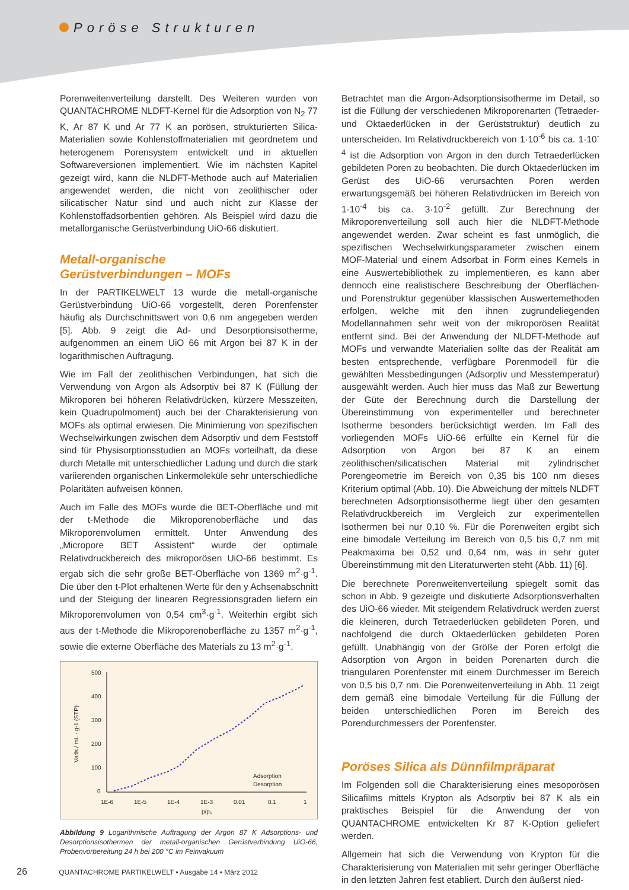Poröse Strukturen
Porenweitenverteilung darstellt. Des Weiteren wurden von QUANTACHROME NLDFT-Kernel für die Adsorption von N<sub>2</sub> 77 K, Ar 87 K und Ar 77 K an porösen, strukturierten Silica-Materialien sowie Kohlenstoffmaterialien mit geordnetem und heterogenem Porensystem entwickelt und in aktuellen Softwareversionen implementiert. Wie im nächsten Kapitel gezeigt wird, kann die NLDFT-Methode auch auf Materialien angewendet werden, die nicht von zeolithischer oder silicatischer Natur sind und auch nicht zur Klasse der Kohlenstoffadsorbentien gehören. Als Beispiel wird dazu die metallorganische Gerüstverbindung UiO-66 diskutiert.
Metall-organische
Gerüstverbindungen – MOFs
In der PARTIKELWELT 13 wurde die metall-organische Gerüstverbindung UiO-66 vorgestellt, deren Porenfenster häufig als Durchschnittswert von 0,6 nm angegeben werden [5]. Abb. 9 zeigt die Ad- und Desorptionsisotherme, aufgenommen an einem UiO 66 mit Argon bei 87 K in der logarithmischen Auftragung.
Wie im Fall der zeolithischen Verbindungen, hat sich die Verwendung von Argon als Adsorptiv bei 87 K (Füllung der Mikroporen bei höheren Relativdrücken, kürzere Messzeiten, kein Quadrupolmoment) auch bei der Charakterisierung von MOFs als optimal erwiesen. Die Minimierung von spezifischen Wechselwirkungen zwischen dem Adsorptiv und dem Feststoff sind für Physisorptionsstudien an MOFs vorteilhaft, da diese durch Metalle mit unterschiedlicher Ladung und durch die stark variierenden organischen Linkermoleküle sehr unterschiedliche Polaritäten aufweisen können.
Auch im Falle des MOFs wurde die BET-Oberfläche und mit der t-Methode die Mikroporenoberfläche und das Mikroporenvolumen ermittelt. Unter Anwendung des „Micropore BET Assistent“ wurde der optimale Relativdruckbereich des mikroporösen UiO-66 bestimmt. Es ergab sich die sehr große BET-Oberfläche von 1369 m<sup>2</sup>·g<sup>-1</sup>. Die über den t-Plot erhaltenen Werte für den y Achsenabschnitt und der Steigung der linearen Regressionsgraden liefern ein Mikroporenvolumen von 0,54 cm<sup>3</sup>·g<sup>-1</sup>. Weiterhin ergibt sich aus der t-Methode die Mikroporenoberfläche zu 1357 m<sup>2</sup>·g<sup>-1</sup>, sowie die externe Oberfläche des Materials zu 13 m<sup>2</sup>·g<sup>-1</sup>.
500
400
300
200
100
0
1E-6
1E-5
1E-4
1E-3
0.01
0.1
1
p/p₀
Vads / mL · g-1 (STP)
Adsorption
Desorption
Abbildung 9 Logarithmische Auftragung der Argon 87 K Adsorptions- und Desorptionsisothermen der metall-organischen Gerüstverbindung UiO-66, Probenvorbereitung 24 h bei 200 °C im Feinvakuum
Betrachtet man die Argon-Adsorptionsisotherme im Detail, so ist die Füllung der verschiedenen Mikroporenarten (Tetraeder- und Oktaederlücken in der Gerüststruktur) deutlich zu unterscheiden. Im Relativdruckbereich von 1·10<sup>-6</sup> bis ca. 1·10<sup>-4</sup> ist die Adsorption von Argon in den durch Tetraederlücken gebildeten Poren zu beobachten. Die durch Oktaederlücken im Gerüst des UiO-66 verursachten Poren werden erwartungsgemäß bei höheren Relativdrücken im Bereich von 1·10<sup>-4</sup> bis ca. 3·10<sup>-2</sup> gefüllt. Zur Berechnung der Mikroporenverteilung soll auch hier die NLDFT-Methode angewendet werden. Zwar scheint es fast unmöglich, die spezifischen Wechselwirkungsparameter zwischen einem MOF-Material und einem Adsorbat in Form eines Kernels in eine Auswertebibliothek zu implementieren, es kann aber dennoch eine realistischere Beschreibung der Oberflächen- und Porenstruktur gegenüber klassischen Auswertemethoden erfolgen, welche mit den ihnen zugrundeliegenden Modellannahmen sehr weit von der mikroporösen Realität entfernt sind. Bei der Anwendung der NLDFT-Methode auf MOFs und verwandte Materialien sollte das der Realität am besten entsprechende, verfügbare Porenmodell für die gewählten Messbedingungen (Adsorptiv und Messtemperatur) ausgewählt werden. Auch hier muss das Maß zur Bewertung der Güte der Berechnung durch die Darstellung der Übereinstimmung von experimenteller und berechneter Isotherme besonders berücksichtigt werden. Im Fall des vorliegenden MOFs UiO-66 erfüllte ein Kernel für die Adsorption von Argon bei 87 K an einem zeolithischen/silicatischen Material mit zylindrischer Porengeometrie im Bereich von 0,35 bis 100 nm dieses Kriterium optimal (Abb. 10). Die Abweichung der mittels NLDFT berechneten Adsorptionsisotherme liegt über den gesamten Relativdruckbereich im Vergleich zur experimentellen Isothermen bei nur 0,10 %. Für die Porenweiten ergibt sich eine bimodale Verteilung im Bereich von 0,5 bis 0,7 nm mit Peakmaxima bei 0,52 und 0,64 nm, was in sehr guter Übereinstimmung mit den Literaturwerten steht (Abb. 11) [6].
Die berechnete Porenweitenverteilung spiegelt somit das schon in Abb. 9 gezeigte und diskutierte Adsorptionsverhalten des UiO-66 wieder. Mit steigendem Relativdruck werden zuerst die kleineren, durch Tetraederlücken gebildeten Poren, und nachfolgend die durch Oktaederlücken gebildeten Poren gefüllt. Unabhängig von der Größe der Poren erfolgt die Adsorption von Argon in beiden Porenarten durch die triangularen Porenfenster mit einem Durchmesser im Bereich von 0,5 bis 0,7 nm. Die Porenweitenverteilung in Abb. 11 zeigt dem gemäß eine bimodale Verteilung für die Füllung der beiden unterschiedlichen Poren im Bereich des Porendurchmessers der Porenfenster.
Poröses Silica als Dünnfilmpräparat
Im Folgenden soll die Charakterisierung eines mesoporösen Silicafilms mittels Krypton als Adsorptiv bei 87 K als ein praktisches Beispiel für die Anwendung der von QUANTACHROME entwickelten Kr 87 K-Option geliefert werden.
Allgemein hat sich die Verwendung von Krypton für die Charakterisierung von Materialien mit sehr geringer Oberfläche in den letzten Jahren fest etabliert. Durch den äußerst nied-
26 QUANTACHROME PARTIKELWELT • Ausgabe 14 • März 2012